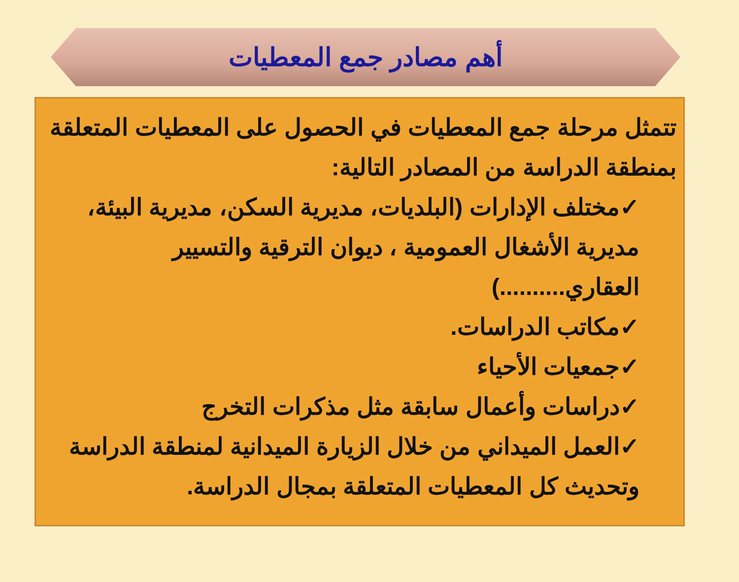أهم مصادر جمع المعطيات
تتمثل مرحلة جمع المعطيات في الحصول على المعطيات المتعلقة بمنطقة الدراسة من المصادر التالية:
✓مختلف الإدارات (البلديات، مديرية السكن، مديرية البيئة، مديرية الأشغال العمومية ، ديوان الترقية والتسيير العقاري..........)
✓مكاتب الدراسات.
✓جمعيات الأحياء
✓دراسات وأعمال سابقة مثل مذكرات التخرج
✓العمل الميداني من خلال الزيارة الميدانية لمنطقة الدراسة وتحديث كل المعطيات المتعلقة بمجال الدراسة.